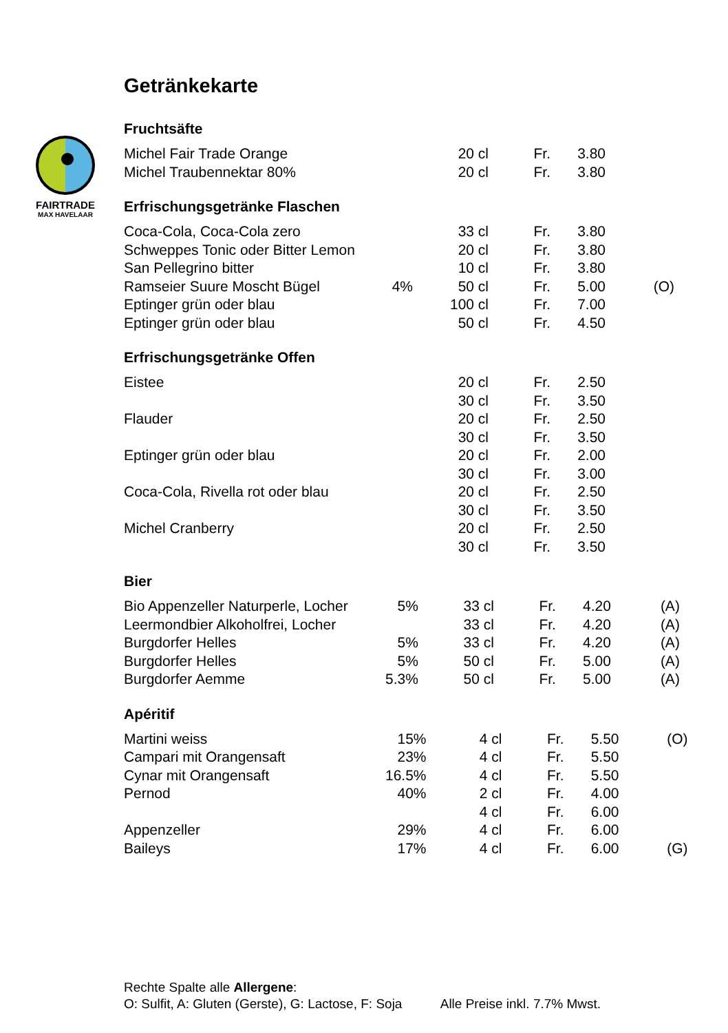FAIRTRADE
MAX HAVELAAR
Getränkekarte
Fruchtsäfte
| Michel Fair Trade Orange | | 20 cl | Fr. | 3.80 | |
| Michel Traubennektar 80% | | 20 cl | Fr. | 3.80 | |
Erfrischungsgetränke Flaschen
| Coca-Cola, Coca-Cola zero | | 33 cl | Fr. | 3.80 | |
| Schweppes Tonic oder Bitter Lemon | | 20 cl | Fr. | 3.80 | |
| San Pellegrino bitter | | 10 cl | Fr. | 3.80 | |
| Ramseier Suure Moscht Bügel | 4% | 50 cl | Fr. | 5.00 | (O) |
| Eptinger grün oder blau | | 100 cl | Fr. | 7.00 | |
| Eptinger grün oder blau | | 50 cl | Fr. | 4.50 | |
Erfrischungsgetränke Offen
| Eistee | | 20 cl | Fr. | 2.50 | |
| | | 30 cl | Fr. | 3.50 | |
| Flauder | | 20 cl | Fr. | 2.50 | |
| | | 30 cl | Fr. | 3.50 | |
| Eptinger grün oder blau | | 20 cl | Fr. | 2.00 | |
| | | 30 cl | Fr. | 3.00 | |
| Coca-Cola, Rivella rot oder blau | | 20 cl | Fr. | 2.50 | |
| | | 30 cl | Fr. | 3.50 | |
| Michel Cranberry | | 20 cl | Fr. | 2.50 | |
| | | 30 cl | Fr. | 3.50 | |
Bier
| Bio Appenzeller Naturperle, Locher | 5% | 33 cl | Fr. | 4.20 | (A) |
| Leermondbier Alkoholfrei, Locher | | 33 cl | Fr. | 4.20 | (A) |
| Burgdorfer Helles | 5% | 33 cl | Fr. | 4.20 | (A) |
| Burgdorfer Helles | 5% | 50 cl | Fr. | 5.00 | (A) |
| Burgdorfer Aemme | 5.3% | 50 cl | Fr. | 5.00 | (A) |
Apéritif
| Martini weiss | 15% | 4 cl | Fr. | 5.50 | (O) |
| Campari mit Orangensaft | 23% | 4 cl | Fr. | 5.50 | |
| Cynar mit Orangensaft | 16.5% | 4 cl | Fr. | 5.50 | |
| Pernod | 40% | 2 cl | Fr. | 4.00 | |
| | | 4 cl | Fr. | 6.00 | |
| Appenzeller | 29% | 4 cl | Fr. | 6.00 | |
| Baileys | 17% | 4 cl | Fr. | 6.00 | (G) |
Rechte Spalte alle Allergene:
O: Sulfit, A: Gluten (Gerste), G: Lactose, F: Soja Alle Preise inkl. 7.7% Mwst.